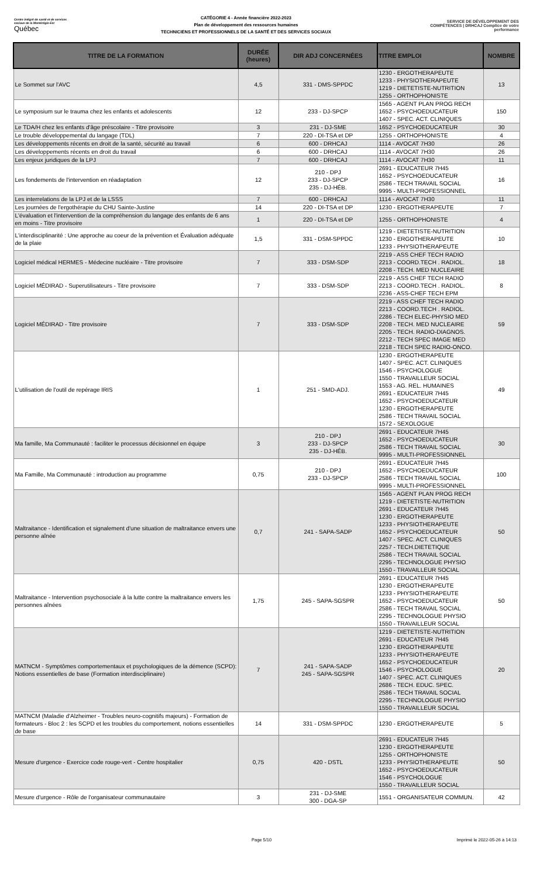Centre intégré de santé et de services sociaux de la Montérégie-Est
Québec
CATÉGORIE 4 - Année financière 2022-2023
Plan de développement des ressources humaines
TECHNICIENS ET PROFESSIONNELS DE LA SANTÉ ET DES SERVICES SOCIAUX
SERVICE DE DÉVELOPPEMENT DES COMPÉTENCES | DRHCAJ Complice de votre performance
| TITRE DE LA FORMATION | DURÉE (heures) | DIR ADJ CONCERNÉES | TITRE EMPLOI | NOMBRE |
| --- | --- | --- | --- | --- |
| Le Sommet sur l'AVC | 4,5 | 331 - DMS-SPPDC | 1230 - ERGOTHERAPEUTE 1233 - PHYSIOTHERAPEUTE 1219 - DIETETISTE-NUTRITION 1255 - ORTHOPHONISTE | 13 |
| Le symposium sur le trauma chez les enfants et adolescents | 12 | 233 - DJ-SPCP | 1565 - AGENT PLAN PROG RECH 1652 - PSYCHOEDUCATEUR 1407 - SPEC. ACT. CLINIQUES | 150 |
| Le TDA/H chez les enfants d'âge préscolaire - Titre provisoire | 3 | 231 - DJ-SME | 1652 - PSYCHOEDUCATEUR | 30 |
| Le trouble développemental du langage (TDL) | 7 | 220 - DI-TSA et DP | 1255 - ORTHOPHONISTE | 4 |
| Les développements récents en droit de la santé, sécurité au travail | 6 | 600 - DRHCAJ | 1114 - AVOCAT 7H30 | 26 |
| Les développements récents en droit du travail | 6 | 600 - DRHCAJ | 1114 - AVOCAT 7H30 | 26 |
| Les enjeux juridiques de la LPJ | 7 | 600 - DRHCAJ | 1114 - AVOCAT 7H30 | 11 |
| Les fondements de l'intervention en réadaptation | 12 | 210 - DPJ 233 - DJ-SPCP 235 - DJ-HÉB. | 2691 - EDUCATEUR 7H45 1652 - PSYCHOEDUCATEUR 2586 - TECH TRAVAIL SOCIAL 9995 - MULTI-PROFESSIONNEL | 16 |
| Les interrelations de la LPJ et de la LSSS | 7 | 600 - DRHCAJ | 1114 - AVOCAT 7H30 | 11 |
| Les journées de l'ergothérapie du CHU Sainte-Justine | 14 | 220 - DI-TSA et DP | 1230 - ERGOTHERAPEUTE | 7 |
| L'évaluation et l'intervention de la compréhension du langage des enfants de 6 ans en moins - Titre provisoire | 1 | 220 - DI-TSA et DP | 1255 - ORTHOPHONISTE | 4 |
| L'interdisciplinarité : Une approche au coeur de la prévention et Évaluation adéquate de la plaie | 1,5 | 331 - DSM-SPPDC | 1219 - DIETETISTE-NUTRITION 1230 - ERGOTHERAPEUTE 1233 - PHYSIOTHERAPEUTE | 10 |
| Logiciel médical HERMES - Médecine nucléaire - Titre provisoire | 7 | 333 - DSM-SDP | 2219 - ASS CHEF TECH RADIO 2213 - COORD.TECH . RADIOL. 2208 - TECH. MED NUCLEAIRE | 18 |
| Logiciel MÉDIRAD - Superutilisateurs - Titre provisoire | 7 | 333 - DSM-SDP | 2219 - ASS CHEF TECH RADIO 2213 - COORD.TECH . RADIOL. 2236 - ASS-CHEF TECH EPM | 8 |
| Logiciel MÉDIRAD - Titre provisoire | 7 | 333 - DSM-SDP | 2219 - ASS CHEF TECH RADIO 2213 - COORD.TECH . RADIOL. 2286 - TECH ELEC-PHYSIO MED 2208 - TECH. MED NUCLEAIRE 2205 - TECH. RADIO-DIAGNOS. 2212 - TECH SPEC IMAGE MED 2218 - TECH SPEC RADIO-ONCO. | 59 |
| L'utilisation de l'outil de repérage IRIS | 1 | 251 - SMD-ADJ. | 1230 - ERGOTHERAPEUTE 1407 - SPEC. ACT. CLINIQUES 1546 - PSYCHOLOGUE 1550 - TRAVAILLEUR SOCIAL 1553 - AG. REL. HUMAINES 2691 - EDUCATEUR 7H45 1652 - PSYCHOEDUCATEUR 1230 - ERGOTHERAPEUTE 2586 - TECH TRAVAIL SOCIAL 1572 - SEXOLOGUE | 49 |
| Ma famille, Ma Communauté : faciliter le processus décisionnel en équipe | 3 | 210 - DPJ 233 - DJ-SPCP 235 - DJ-HÉB. | 2691 - EDUCATEUR 7H45 1652 - PSYCHOEDUCATEUR 2586 - TECH TRAVAIL SOCIAL 9995 - MULTI-PROFESSIONNEL | 30 |
| Ma Famille, Ma Communauté : introduction au programme | 0,75 | 210 - DPJ 233 - DJ-SPCP | 2691 - EDUCATEUR 7H45 1652 - PSYCHOEDUCATEUR 2586 - TECH TRAVAIL SOCIAL 9995 - MULTI-PROFESSIONNEL | 100 |
| Maltraitance - Identification et signalement d'une situation de maltraitance envers une personne aînée | 0,7 | 241 - SAPA-SADP | 1565 - AGENT PLAN PROG RECH 1219 - DIETETISTE-NUTRITION 2691 - EDUCATEUR 7H45 1230 - ERGOTHERAPEUTE 1233 - PHYSIOTHERAPEUTE 1652 - PSYCHOEDUCATEUR 1407 - SPEC. ACT. CLINIQUES 2257 - TECH.DIETETIQUE 2586 - TECH TRAVAIL SOCIAL 2295 - TECHNOLOGUE PHYSIO 1550 - TRAVAILLEUR SOCIAL | 50 |
| Maltraitance - Intervention psychosociale à la lutte contre la maltraitance envers les personnes aînées | 1,75 | 245 - SAPA-SGSPR | 2691 - EDUCATEUR 7H45 1230 - ERGOTHERAPEUTE 1233 - PHYSIOTHERAPEUTE 1652 - PSYCHOEDUCATEUR 2586 - TECH TRAVAIL SOCIAL 2295 - TECHNOLOGUE PHYSIO 1550 - TRAVAILLEUR SOCIAL | 50 |
| MATNCM - Symptômes comportementaux et psychologiques de la démence (SCPD): Notions essentielles de base (Formation interdisciplinaire) | 7 | 241 - SAPA-SADP 245 - SAPA-SGSPR | 1219 - DIETETISTE-NUTRITION 2691 - EDUCATEUR 7H45 1230 - ERGOTHERAPEUTE 1233 - PHYSIOTHERAPEUTE 1652 - PSYCHOEDUCATEUR 1546 - PSYCHOLOGUE 1407 - SPEC. ACT. CLINIQUES 2686 - TECH. EDUC. SPEC. 2586 - TECH TRAVAIL SOCIAL 2295 - TECHNOLOGUE PHYSIO 1550 - TRAVAILLEUR SOCIAL | 20 |
| MATNCM (Maladie d'Alzheimer - Troubles neuro-cognitifs majeurs) - Formation de formateurs - Bloc 2 : les SCPD et les troubles du comportement, notions essentielles de base | 14 | 331 - DSM-SPPDC | 1230 - ERGOTHERAPEUTE | 5 |
| Mesure d'urgence - Exercice code rouge-vert - Centre hospitalier | 0,75 | 420 - DSTL | 2691 - EDUCATEUR 7H45 1230 - ERGOTHERAPEUTE 1255 - ORTHOPHONISTE 1233 - PHYSIOTHERAPEUTE 1652 - PSYCHOEDUCATEUR 1546 - PSYCHOLOGUE 1550 - TRAVAILLEUR SOCIAL | 50 |
| Mesure d'urgence - Rôle de l'organisateur communautaire | 3 | 231 - DJ-SME 300 - DGA-SP | 1551 - ORGANISATEUR COMMUN. | 42 |
Page 5/10 Imprimé le 2022-05-26 à 14:13